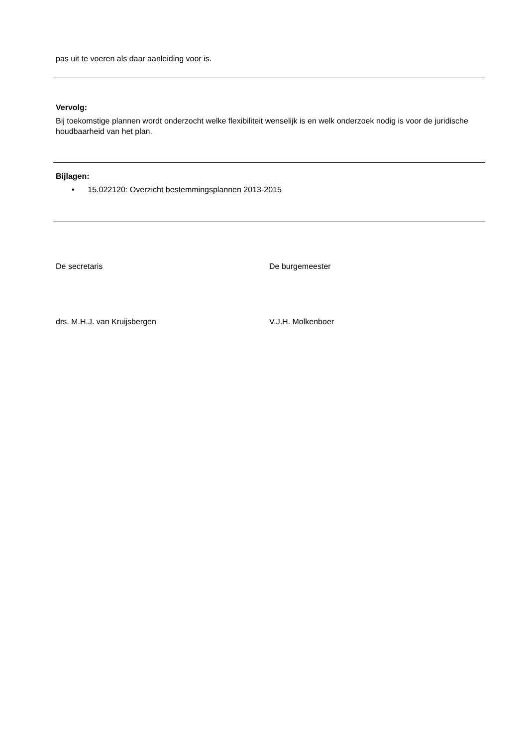pas uit te voeren als daar aanleiding voor is.
Vervolg:
Bij toekomstige plannen wordt onderzocht welke flexibiliteit wenselijk is en welk onderzoek nodig is voor de juridische houdbaarheid van het plan.
Bijlagen:
• 15.022120: Overzicht bestemmingsplannen 2013-2015
De secretaris De burgemeester
drs. M.H.J. van Kruijsbergen V.J.H. Molkenboer